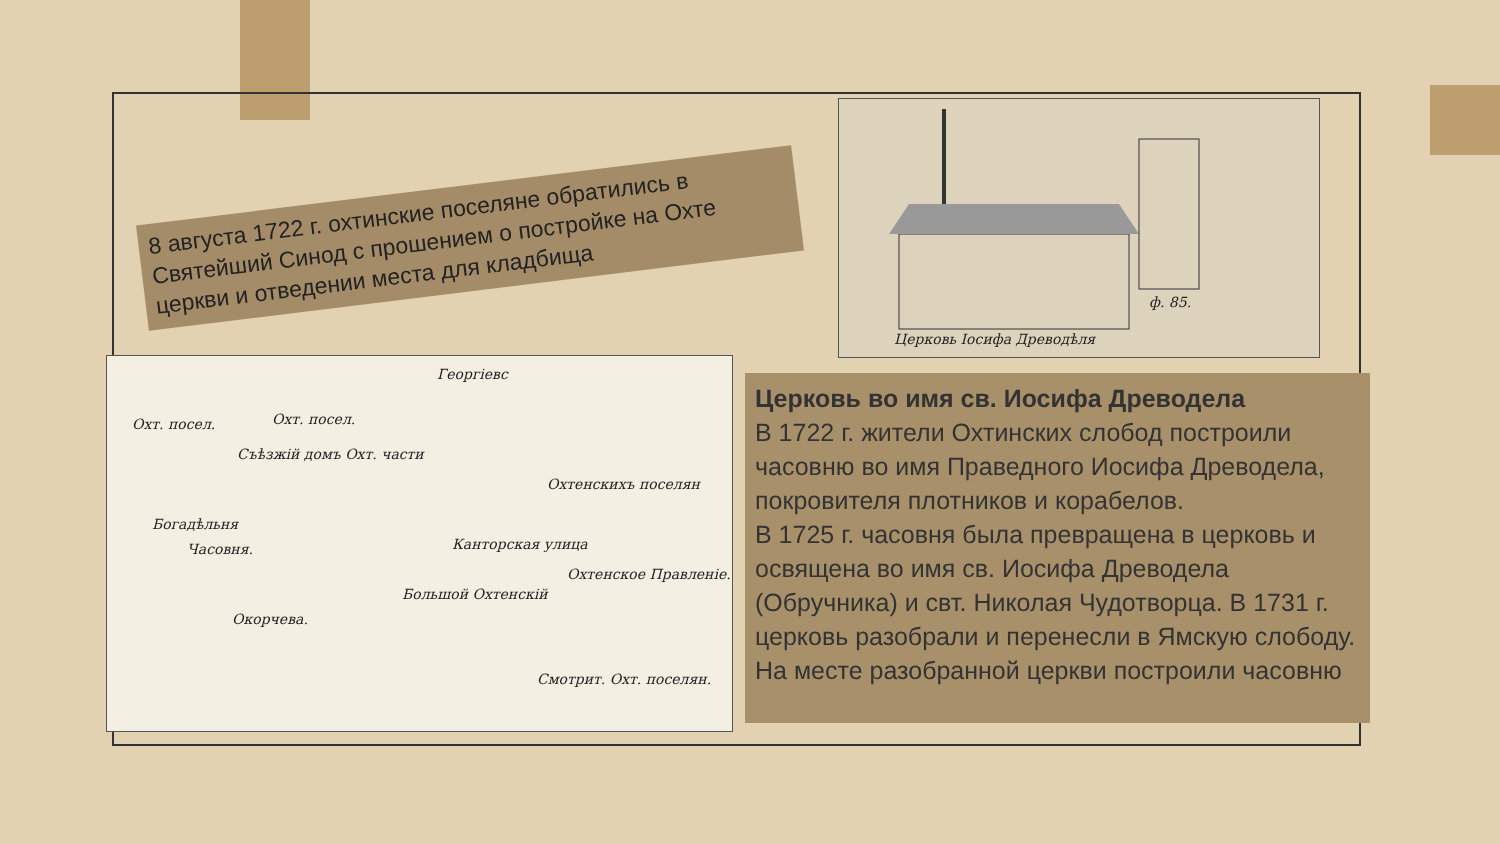Церковь Іосифа Древодѣля
ф. 85.
8 августа 1722 г. охтинские поселяне обратились в Святейший Синод с прошением о постройке на Охте церкви и отведении места для кладбища
Георгіевс
Охт. посел.
Съѣзжій домъ Охт. части
Богадѣльня
Часовня.
Охтенскихъ поселян
Канторская улица
Охтенское Правленіе.
Окорчева.
Смотрит. Охт. поселян.
Большой Охтенскій
Охт. посел.
Церковь во имя св. Иосифа Древодела
В 1722 г. жители Охтинских слобод построили часовню во имя Праведного Иосифа Древодела, покровителя плотников и корабелов.
В 1725 г. часовня была превращена в церковь и освящена во имя св. Иосифа Древодела (Обручника) и свт. Николая Чудотворца. В 1731 г. церковь разобрали и перенесли в Ямскую слободу. На месте разобранной церкви построили часовню